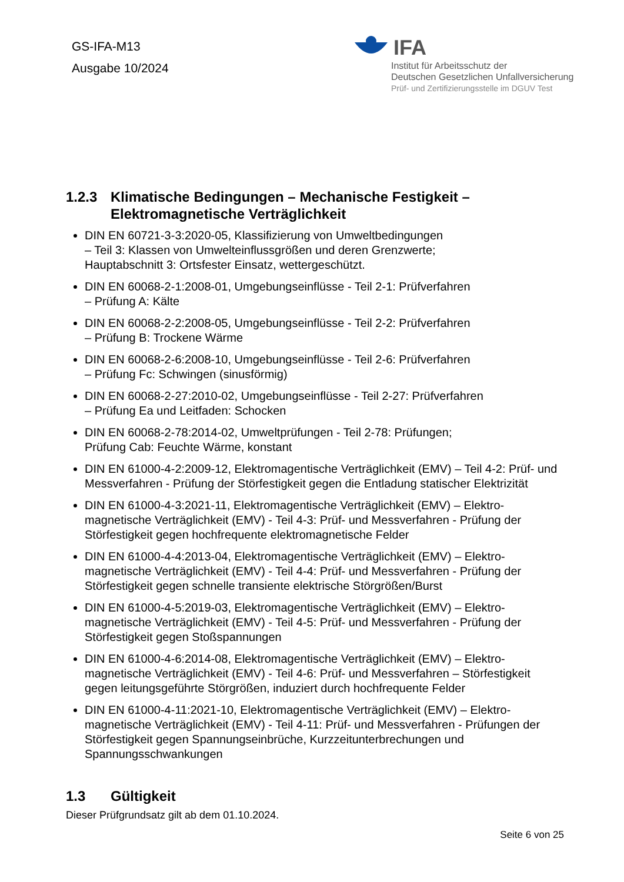GS-IFA-M13
Ausgabe 10/2024
IFA
Institut für Arbeitsschutz der
Deutschen Gesetzlichen Unfallversicherung
Prüf- und Zertifizierungsstelle im DGUV Test
1.2.3 Klimatische Bedingungen – Mechanische Festigkeit – Elektromagnetische Verträglichkeit
DIN EN 60721-3-3:2020-05, Klassifizierung von Umweltbedingungen
– Teil 3: Klassen von Umwelteinflussgrößen und deren Grenzwerte;
Hauptabschnitt 3: Ortsfester Einsatz, wettergeschützt.
DIN EN 60068-2-1:2008-01, Umgebungseinflüsse - Teil 2-1: Prüfverfahren
– Prüfung A: Kälte
DIN EN 60068-2-2:2008-05, Umgebungseinflüsse - Teil 2-2: Prüfverfahren
– Prüfung B: Trockene Wärme
DIN EN 60068-2-6:2008-10, Umgebungseinflüsse - Teil 2-6: Prüfverfahren
– Prüfung Fc: Schwingen (sinusförmig)
DIN EN 60068-2-27:2010-02, Umgebungseinflüsse - Teil 2-27: Prüfverfahren
– Prüfung Ea und Leitfaden: Schocken
DIN EN 60068-2-78:2014-02, Umweltprüfungen - Teil 2-78: Prüfungen;
Prüfung Cab: Feuchte Wärme, konstant
DIN EN 61000-4-2:2009-12, Elektromagentische Verträglichkeit (EMV) – Teil 4-2: Prüf- und Messverfahren - Prüfung der Störfestigkeit gegen die Entladung statischer Elektrizität
DIN EN 61000-4-3:2021-11, Elektromagentische Verträglichkeit (EMV) – Elektro-magnetische Verträglichkeit (EMV) - Teil 4-3: Prüf- und Messverfahren - Prüfung der Störfestigkeit gegen hochfrequente elektromagnetische Felder
DIN EN 61000-4-4:2013-04, Elektromagentische Verträglichkeit (EMV) – Elektro-magnetische Verträglichkeit (EMV) - Teil 4-4: Prüf- und Messverfahren - Prüfung der Störfestigkeit gegen schnelle transiente elektrische Störgrößen/Burst
DIN EN 61000-4-5:2019-03, Elektromagentische Verträglichkeit (EMV) – Elektro-magnetische Verträglichkeit (EMV) - Teil 4-5: Prüf- und Messverfahren - Prüfung der Störfestigkeit gegen Stoßspannungen
DIN EN 61000-4-6:2014-08, Elektromagentische Verträglichkeit (EMV) – Elektro-magnetische Verträglichkeit (EMV) - Teil 4-6: Prüf- und Messverfahren – Störfestigkeit gegen leitungsgeführte Störgrößen, induziert durch hochfrequente Felder
DIN EN 61000-4-11:2021-10, Elektromagentische Verträglichkeit (EMV) – Elektro-magnetische Verträglichkeit (EMV) - Teil 4-11: Prüf- und Messverfahren - Prüfungen der Störfestigkeit gegen Spannungseinbrüche, Kurzzeitunterbrechungen und Spannungsschwankungen
1.3 Gültigkeit
Dieser Prüfgrundsatz gilt ab dem 01.10.2024.
Seite 6 von 25